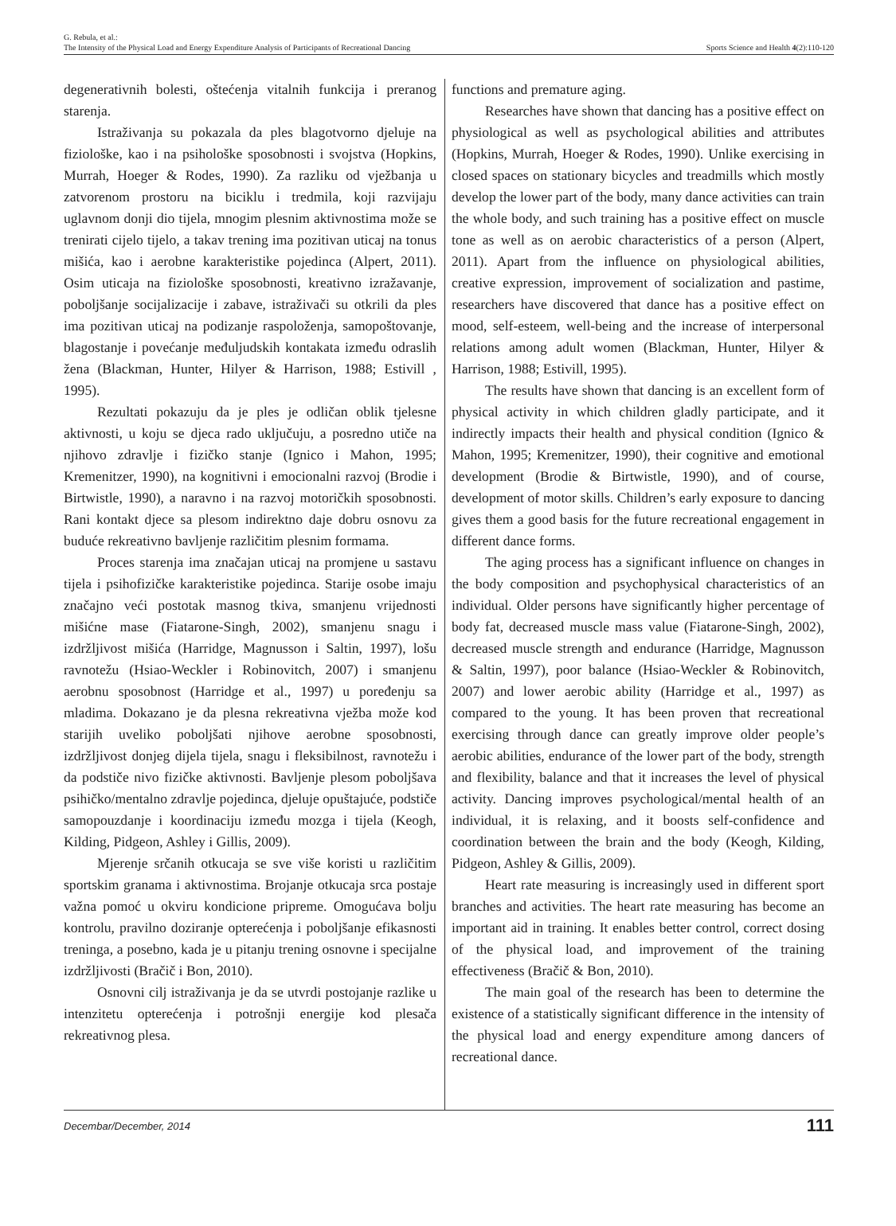G. Rebula, et al.:
The Intensity of the Physical Load and Energy Expenditure Analysis of Participants of Recreational Dancing
Sports Science and Health 4(2):110-120
degenerativnih bolesti, oštećenja vitalnih funkcija i preranog starenja.
Istraživanja su pokazala da ples blagotvorno djeluje na fiziološke, kao i na psihološke sposobnosti i svojstva (Hopkins, Murrah, Hoeger & Rodes, 1990). Za razliku od vježbanja u zatvorenom prostoru na biciklu i tredmila, koji razvijaju uglavnom donji dio tijela, mnogim plesnim aktivnostima može se trenirati cijelo tijelo, a takav trening ima pozitivan uticaj na tonus mišića, kao i aerobne karakteristike pojedinca (Alpert, 2011). Osim uticaja na fiziološke sposobnosti, kreativno izražavanje, poboljšanje socijalizacije i zabave, istraživači su otkrili da ples ima pozitivan uticaj na podizanje raspoloženja, samopoštovanje, blagostanje i povećanje međuljudskih kontakata između odraslih žena (Blackman, Hunter, Hilyer & Harrison, 1988; Estivill , 1995).
Rezultati pokazuju da je ples je odličan oblik tjelesne aktivnosti, u koju se djeca rado uključuju, a posredno utiče na njihovo zdravlje i fizičko stanje (Ignico i Mahon, 1995; Kremenitzer, 1990), na kognitivni i emocionalni razvoj (Brodie i Birtwistle, 1990), a naravno i na razvoj motoričkih sposobnosti. Rani kontakt djece sa plesom indirektno daje dobru osnovu za buduće rekreativno bavljenje različitim plesnim formama.
Proces starenja ima značajan uticaj na promjene u sastavu tijela i psihofizičke karakteristike pojedinca. Starije osobe imaju značajno veći postotak masnog tkiva, smanjenu vrijednosti mišićne mase (Fiatarone-Singh, 2002), smanjenu snagu i izdržljivost mišića (Harridge, Magnusson i Saltin, 1997), lošu ravnotežu (Hsiao-Weckler i Robinovitch, 2007) i smanjenu aerobnu sposobnost (Harridge et al., 1997) u poređenju sa mladima. Dokazano je da plesna rekreativna vježba može kod starijih uveliko poboljšati njihove aerobne sposobnosti, izdržljivost donjeg dijela tijela, snagu i fleksibilnost, ravnotežu i da podstiče nivo fizičke aktivnosti. Bavljenje plesom poboljšava psihičko/mentalno zdravlje pojedinca, djeluje opuštajuće, podstiče samopouzdanje i koordinaciju između mozga i tijela (Keogh, Kilding, Pidgeon, Ashley i Gillis, 2009).
Mjerenje srčanih otkucaja se sve više koristi u različitim sportskim granama i aktivnostima. Brojanje otkucaja srca postaje važna pomoć u okviru kondicione pripreme. Omogućava bolju kontrolu, pravilno doziranje opterećenja i poboljšanje efikasnosti treninga, a posebno, kada je u pitanju trening osnovne i specijalne izdržljivosti (Bračič i Bon, 2010).
Osnovni cilj istraživanja je da se utvrdi postojanje razlike u intenzitetu opterećenja i potrošnji energije kod plesača rekreativnog plesa.
functions and premature aging.
Researches have shown that dancing has a positive effect on physiological as well as psychological abilities and attributes (Hopkins, Murrah, Hoeger & Rodes, 1990). Unlike exercising in closed spaces on stationary bicycles and treadmills which mostly develop the lower part of the body, many dance activities can train the whole body, and such training has a positive effect on muscle tone as well as on aerobic characteristics of a person (Alpert, 2011). Apart from the influence on physiological abilities, creative expression, improvement of socialization and pastime, researchers have discovered that dance has a positive effect on mood, self-esteem, well-being and the increase of interpersonal relations among adult women (Blackman, Hunter, Hilyer & Harrison, 1988; Estivill, 1995).
The results have shown that dancing is an excellent form of physical activity in which children gladly participate, and it indirectly impacts their health and physical condition (Ignico & Mahon, 1995; Kremenitzer, 1990), their cognitive and emotional development (Brodie & Birtwistle, 1990), and of course, development of motor skills. Children’s early exposure to dancing gives them a good basis for the future recreational engagement in different dance forms.
The aging process has a significant influence on changes in the body composition and psychophysical characteristics of an individual. Older persons have significantly higher percentage of body fat, decreased muscle mass value (Fiatarone-Singh, 2002), decreased muscle strength and endurance (Harridge, Magnusson & Saltin, 1997), poor balance (Hsiao-Weckler & Robinovitch, 2007) and lower aerobic ability (Harridge et al., 1997) as compared to the young. It has been proven that recreational exercising through dance can greatly improve older people’s aerobic abilities, endurance of the lower part of the body, strength and flexibility, balance and that it increases the level of physical activity. Dancing improves psychological/mental health of an individual, it is relaxing, and it boosts self-confidence and coordination between the brain and the body (Keogh, Kilding, Pidgeon, Ashley & Gillis, 2009).
Heart rate measuring is increasingly used in different sport branches and activities. The heart rate measuring has become an important aid in training. It enables better control, correct dosing of the physical load, and improvement of the training effectiveness (Bračič & Bon, 2010).
The main goal of the research has been to determine the existence of a statistically significant difference in the intensity of the physical load and energy expenditure among dancers of recreational dance.
Decembar/December, 2014 111